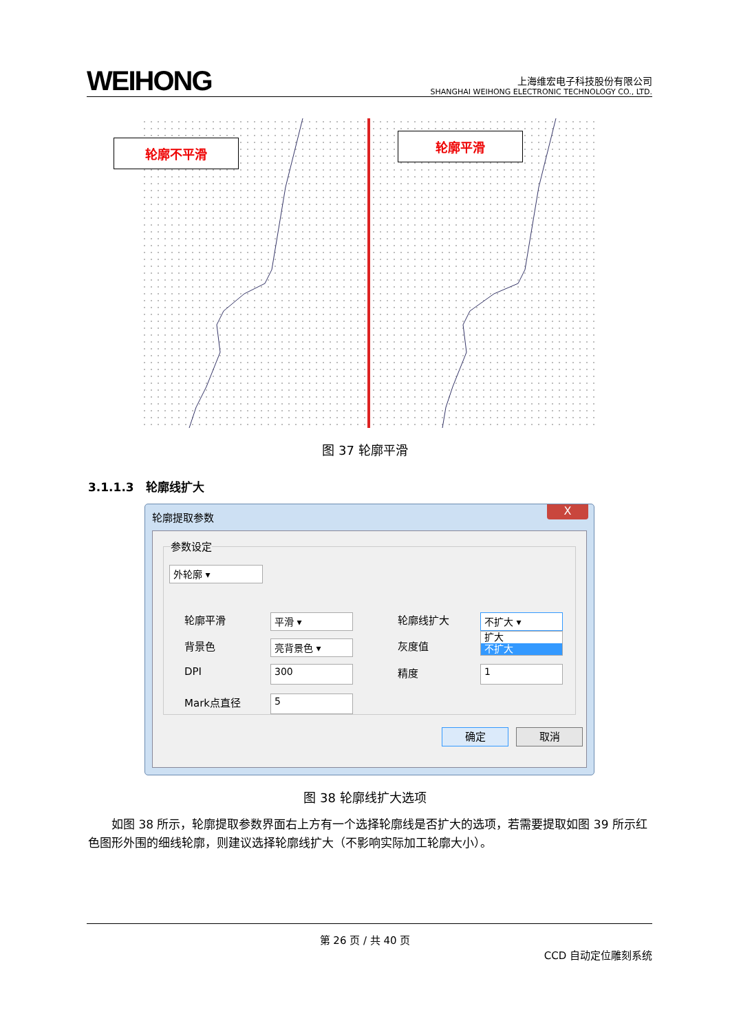WEIHONG
上海维宏电子科技股份有限公司
SHANGHAI WEIHONG ELECTRONIC TECHNOLOGY CO., LTD.
轮廓不平滑
轮廓平滑
图 37 轮廓平滑
3.1.1.3 轮廓线扩大
轮廓提取参数
X
参数设定
外轮廓 ▾
轮廓平滑 平滑 ▾
背景色 亮背景色 ▾
DPI 300
Mark点直径 5
轮廓线扩大 不扩大 ▾
扩大
不扩大
灰度值
精度 1
确定 取消
图 38 轮廓线扩大选项
如图 38 所示，轮廓提取参数界面右上方有一个选择轮廓线是否扩大的选项，若需要提取如图 39 所示红色图形外围的细线轮廓，则建议选择轮廓线扩大（不影响实际加工轮廓大小）。
第 26 页 / 共 40 页
CCD 自动定位雕刻系统